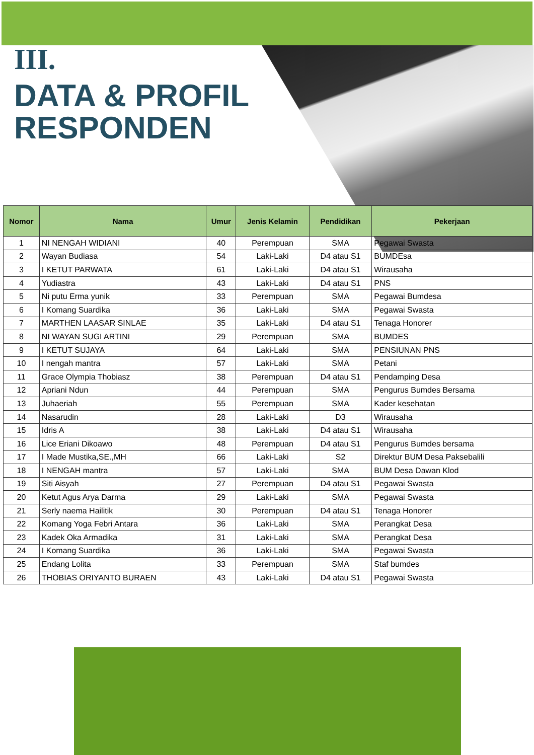III.
DATA & PROFIL
RESPONDEN
| Nomor | Nama | Umur | Jenis Kelamin | Pendidikan | Pekerjaan |
| --- | --- | --- | --- | --- | --- |
| 1 | NI NENGAH WIDIANI | 40 | Perempuan | SMA | Pegawai Swasta |
| 2 | Wayan Budiasa | 54 | Laki-Laki | D4 atau S1 | BUMDEsa |
| 3 | I KETUT PARWATA | 61 | Laki-Laki | D4 atau S1 | Wirausaha |
| 4 | Yudiastra | 43 | Laki-Laki | D4 atau S1 | PNS |
| 5 | Ni putu Erma yunik | 33 | Perempuan | SMA | Pegawai Bumdesa |
| 6 | I Komang Suardika | 36 | Laki-Laki | SMA | Pegawai Swasta |
| 7 | MARTHEN LAASAR SINLAE | 35 | Laki-Laki | D4 atau S1 | Tenaga Honorer |
| 8 | NI WAYAN SUGI ARTINI | 29 | Perempuan | SMA | BUMDES |
| 9 | I KETUT SUJAYA | 64 | Laki-Laki | SMA | PENSIUNAN PNS |
| 10 | I nengah mantra | 57 | Laki-Laki | SMA | Petani |
| 11 | Grace Olympia Thobiasz | 38 | Perempuan | D4 atau S1 | Pendamping Desa |
| 12 | Apriani Ndun | 44 | Perempuan | SMA | Pengurus Bumdes Bersama |
| 13 | Juhaeriah | 55 | Perempuan | SMA | Kader kesehatan |
| 14 | Nasarudin | 28 | Laki-Laki | D3 | Wirausaha |
| 15 | Idris A | 38 | Laki-Laki | D4 atau S1 | Wirausaha |
| 16 | Lice Eriani Dikoawo | 48 | Perempuan | D4 atau S1 | Pengurus Bumdes bersama |
| 17 | I Made Mustika,SE.,MH | 66 | Laki-Laki | S2 | Direktur BUM Desa Paksebalili |
| 18 | I NENGAH mantra | 57 | Laki-Laki | SMA | BUM Desa Dawan Klod |
| 19 | Siti Aisyah | 27 | Perempuan | D4 atau S1 | Pegawai Swasta |
| 20 | Ketut Agus Arya Darma | 29 | Laki-Laki | SMA | Pegawai Swasta |
| 21 | Serly naema Hailitik | 30 | Perempuan | D4 atau S1 | Tenaga Honorer |
| 22 | Komang Yoga Febri Antara | 36 | Laki-Laki | SMA | Perangkat Desa |
| 23 | Kadek Oka Armadika | 31 | Laki-Laki | SMA | Perangkat Desa |
| 24 | I Komang Suardika | 36 | Laki-Laki | SMA | Pegawai Swasta |
| 25 | Endang Lolita | 33 | Perempuan | SMA | Staf bumdes |
| 26 | THOBIAS ORIYANTO BURAEN | 43 | Laki-Laki | D4 atau S1 | Pegawai Swasta |